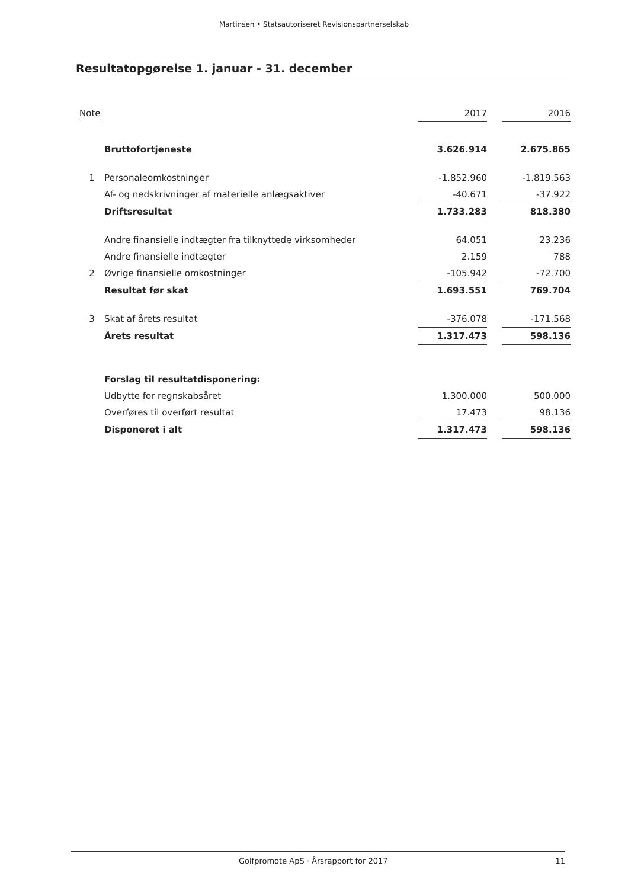Martinsen • Statsautoriseret Revisionspartnerselskab
Resultatopgørelse 1. januar - 31. december
| Note | | 2017 | | 2016 |
| --- | --- | --- | --- | --- |
| | Bruttofortjeneste | 3.626.914 | | 2.675.865 |
| 1 | Personaleomkostninger | -1.852.960 | | -1.819.563 |
| | Af- og nedskrivninger af materielle anlægsaktiver | -40.671 | | -37.922 |
| | Driftsresultat | 1.733.283 | | 818.380 |
| | Andre finansielle indtægter fra tilknyttede virksomheder | 64.051 | | 23.236 |
| | Andre finansielle indtægter | 2.159 | | 788 |
| 2 | Øvrige finansielle omkostninger | -105.942 | | -72.700 |
| | Resultat før skat | 1.693.551 | | 769.704 |
| 3 | Skat af årets resultat | -376.078 | | -171.568 |
| | Årets resultat | 1.317.473 | | 598.136 |
| | Forslag til resultatdisponering: | | | |
| | Udbytte for regnskabsåret | 1.300.000 | | 500.000 |
| | Overføres til overført resultat | 17.473 | | 98.136 |
| | Disponeret i alt | 1.317.473 | | 598.136 |
Golfpromote ApS · Årsrapport for 2017 11